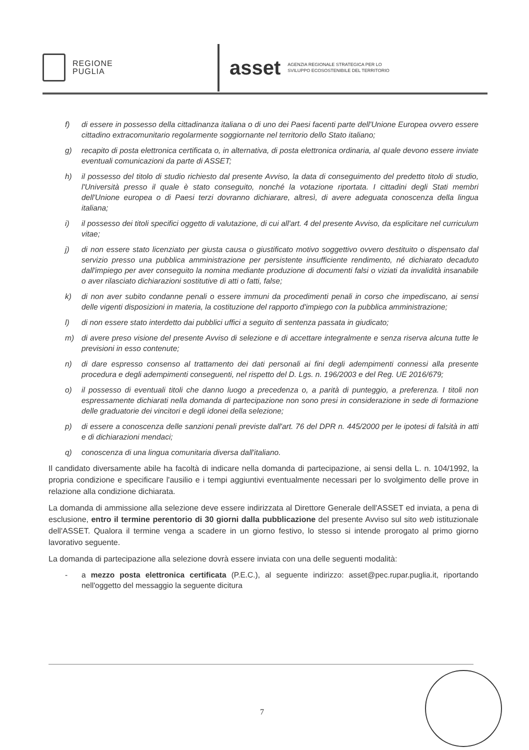REGIONE
PUGLIA
asset
AGENZIA REGIONALE STRATEGICA PER LO
SVILUPPO ECOSOSTENIBILE DEL TERRITORIO
f) di essere in possesso della cittadinanza italiana o di uno dei Paesi facenti parte dell'Unione Europea ovvero essere cittadino extracomunitario regolarmente soggiornante nel territorio dello Stato italiano;
g) recapito di posta elettronica certificata o, in alternativa, di posta elettronica ordinaria, al quale devono essere inviate eventuali comunicazioni da parte di ASSET;
h) il possesso del titolo di studio richiesto dal presente Avviso, la data di conseguimento del predetto titolo di studio, l'Università presso il quale è stato conseguito, nonché la votazione riportata. I cittadini degli Stati membri dell'Unione europea o di Paesi terzi dovranno dichiarare, altresì, di avere adeguata conoscenza della lingua italiana;
i) il possesso dei titoli specifici oggetto di valutazione, di cui all'art. 4 del presente Avviso, da esplicitare nel curriculum vitae;
j) di non essere stato licenziato per giusta causa o giustificato motivo soggettivo ovvero destituito o dispensato dal servizio presso una pubblica amministrazione per persistente insufficiente rendimento, né dichiarato decaduto dall'impiego per aver conseguito la nomina mediante produzione di documenti falsi o viziati da invalidità insanabile o aver rilasciato dichiarazioni sostitutive di atti o fatti, false;
k) di non aver subito condanne penali o essere immuni da procedimenti penali in corso che impediscano, ai sensi delle vigenti disposizioni in materia, la costituzione del rapporto d'impiego con la pubblica amministrazione;
l) di non essere stato interdetto dai pubblici uffici a seguito di sentenza passata in giudicato;
m) di avere preso visione del presente Avviso di selezione e di accettare integralmente e senza riserva alcuna tutte le previsioni in esso contenute;
n) di dare espresso consenso al trattamento dei dati personali ai fini degli adempimenti connessi alla presente procedura e degli adempimenti conseguenti, nel rispetto del D. Lgs. n. 196/2003 e del Reg. UE 2016/679;
o) il possesso di eventuali titoli che danno luogo a precedenza o, a parità di punteggio, a preferenza. I titoli non espressamente dichiarati nella domanda di partecipazione non sono presi in considerazione in sede di formazione delle graduatorie dei vincitori e degli idonei della selezione;
p) di essere a conoscenza delle sanzioni penali previste dall'art. 76 del DPR n. 445/2000 per le ipotesi di falsità in atti e di dichiarazioni mendaci;
q) conoscenza di una lingua comunitaria diversa dall'italiano.
Il candidato diversamente abile ha facoltà di indicare nella domanda di partecipazione, ai sensi della L. n. 104/1992, la propria condizione e specificare l'ausilio e i tempi aggiuntivi eventualmente necessari per lo svolgimento delle prove in relazione alla condizione dichiarata.
La domanda di ammissione alla selezione deve essere indirizzata al Direttore Generale dell'ASSET ed inviata, a pena di esclusione, entro il termine perentorio di 30 giorni dalla pubblicazione del presente Avviso sul sito web istituzionale dell'ASSET. Qualora il termine venga a scadere in un giorno festivo, lo stesso si intende prorogato al primo giorno lavorativo seguente.
La domanda di partecipazione alla selezione dovrà essere inviata con una delle seguenti modalità:
- a mezzo posta elettronica certificata (P.E.C.), al seguente indirizzo: asset@pec.rupar.puglia.it, riportando nell'oggetto del messaggio la seguente dicitura
7